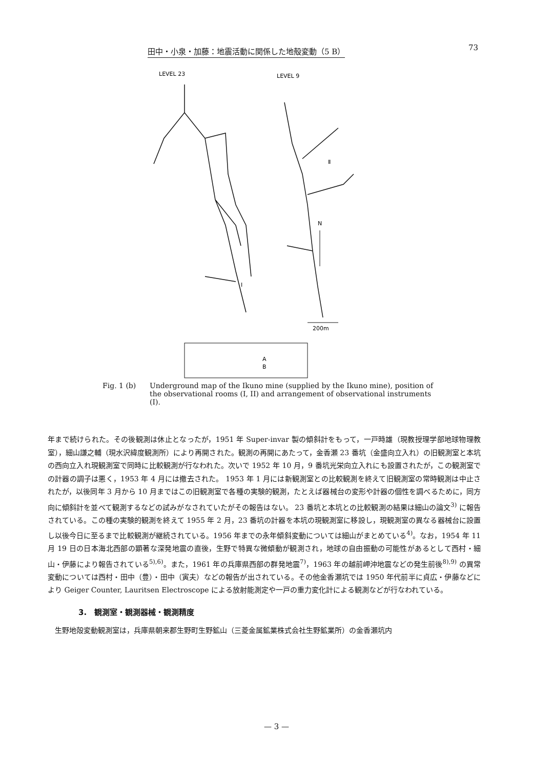田中・小泉・加藤：地震活動に関係した地殻変動（5 B） 73
LEVEL 23
LEVEL 9
Ⅱ
Ⅰ
N
200m
A
B
Fig. 1 (b) Underground map of the Ikuno mine (supplied by the Ikuno mine), position of the observational rooms (I, II) and arrangement of observational instruments (I).
年まで続けられた。その後観測は休止となったが，1951 年 Super-invar 製の傾斜計をもって，一戸時雄（現教授理学部地球物理教室），細山謙之輔（現水沢緯度観測所）により再開された。観測の再開にあたって，金香瀬 23 番坑（金盛向立入れ）の旧観測室と本坑の西向立入れ現観測室で同時に比較観測が行なわれた。次いで 1952 年 10 月，9 番坑光栄向立入れにも設置されたが，この観測室での計器の調子は悪く，1953 年 4 月には撤去された。 1953 年 1 月には新観測室との比較観測を終えて旧観測室の常時観測は中止されたが，以後同年 3 月から 10 月まではこの旧観測室で各種の実験的観測，たとえば器械台の変形や計器の個性を調べるために，同方向に傾斜計を並べて観測するなどの試みがなされていたがその報告はない。 23 番坑と本坑との比較観測の結果は細山の論文<sup>3)</sup> に報告されている。この種の実験的観測を終えて 1955 年 2 月，23 番坑の計器を本坑の現観測室に移設し，現観測室の異なる器械台に設置し以後今日に至るまで比較観測が継続されている。1956 年までの永年傾斜変動については細山がまとめている<sup>4)</sup>。なお，1954 年 11 月 19 日の日本海北西部の顕著な深発地震の直後，生野で特異な微傾動が観測され，地球の自由振動の可能性があるとして西村・細山・伊藤により報告されている<sup>5),6)</sup>。また，1961 年の兵庫県西部の群発地震<sup>7)</sup>，1963 年の越前岬沖地震などの発生前後<sup>8),9)</sup> の異常変動については西村・田中（豊）・田中（寅夫）などの報告が出されている。その他金香瀬坑では 1950 年代前半に貞広・伊藤などにより Geiger Counter, Lauritsen Electroscope による放射能測定や一戸の重力変化計による観測などが行なわれている。
3.　観測室・観測器械・観測精度
　生野地殻変動観測室は，兵庫県朝来郡生野町生野鉱山（三菱金属鉱業株式会社生野鉱業所）の金香瀬坑内
— 3 —